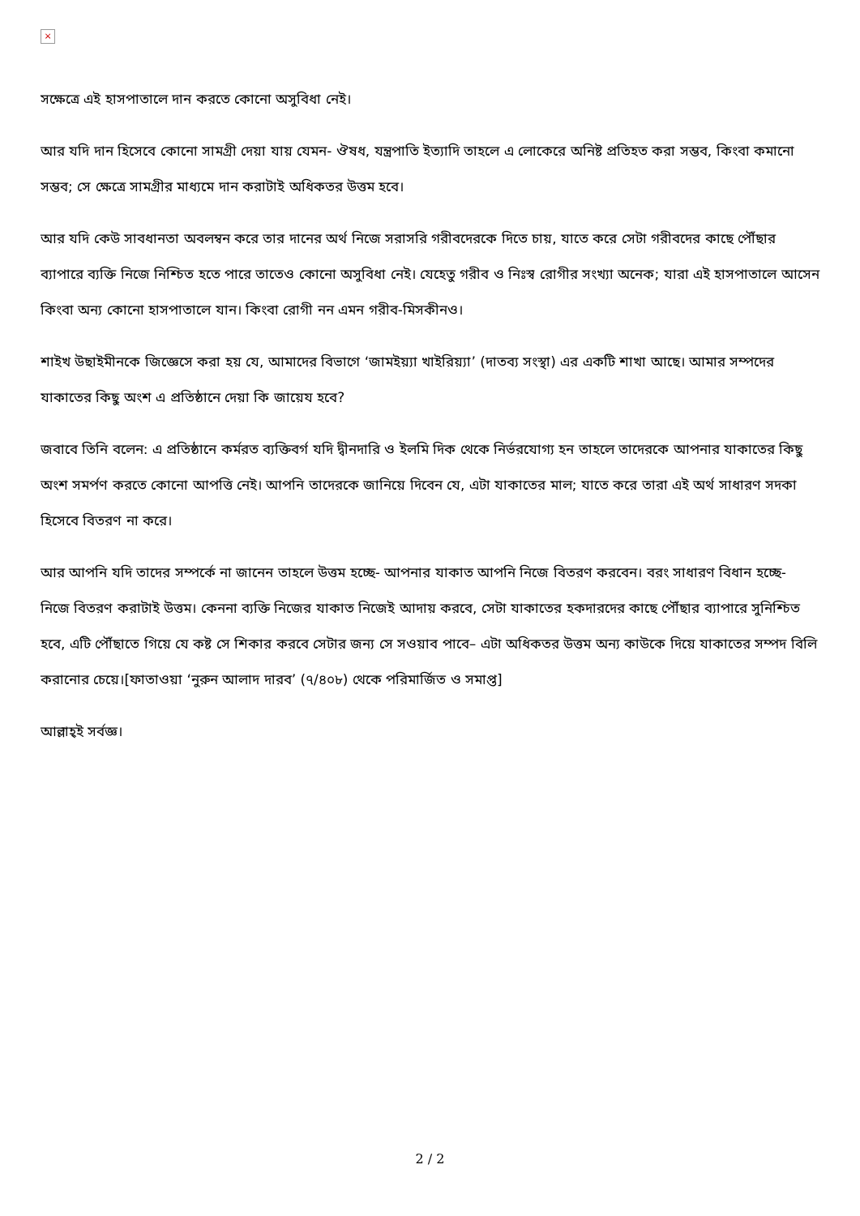×
সক্ষেত্রে এই হাসপাতালে দান করতে কোনো অসুবিধা নেই।
আর যদি দান হিসেবে কোনো সামগ্রী দেয়া যায় যেমন- ঔষধ, যন্ত্রপাতি ইত্যাদি তাহলে এ লোকেরে অনিষ্ট প্রতিহত করা সম্ভব, কিংবা কমানো সম্ভব; সে ক্ষেত্রে সামগ্রীর মাধ্যমে দান করাটাই অধিকতর উত্তম হবে।
আর যদি কেউ সাবধানতা অবলম্বন করে তার দানের অর্থ নিজে সরাসরি গরীবদেরকে দিতে চায়, যাতে করে সেটা গরীবদের কাছে পৌঁছার ব্যাপারে ব্যক্তি নিজে নিশ্চিত হতে পারে তাতেও কোনো অসুবিধা নেই। যেহেতু গরীব ও নিঃস্ব রোগীর সংখ্যা অনেক; যারা এই হাসপাতালে আসেন কিংবা অন্য কোনো হাসপাতালে যান। কিংবা রোগী নন এমন গরীব-মিসকীনও।
শাইখ উছাইমীনকে জিজ্ঞেসে করা হয় যে, আমাদের বিভাগে ‘জামইয়্যা খাইরিয়্যা’ (দাতব্য সংস্থা) এর একটি শাখা আছে। আমার সম্পদের যাকাতের কিছু অংশ এ প্রতিষ্ঠানে দেয়া কি জায়েয হবে?
জবাবে তিনি বলেন: এ প্রতিষ্ঠানে কর্মরত ব্যক্তিবর্গ যদি দ্বীনদারি ও ইলমি দিক থেকে নির্ভরযোগ্য হন তাহলে তাদেরকে আপনার যাকাতের কিছু অংশ সমর্পণ করতে কোনো আপত্তি নেই। আপনি তাদেরকে জানিয়ে দিবেন যে, এটা যাকাতের মাল; যাতে করে তারা এই অর্থ সাধারণ সদকা হিসেবে বিতরণ না করে।
আর আপনি যদি তাদের সম্পর্কে না জানেন তাহলে উত্তম হচ্ছে- আপনার যাকাত আপনি নিজে বিতরণ করবেন। বরং সাধারণ বিধান হচ্ছে- নিজে বিতরণ করাটাই উত্তম। কেননা ব্যক্তি নিজের যাকাত নিজেই আদায় করবে, সেটা যাকাতের হকদারদের কাছে পৌঁছার ব্যাপারে সুনিশ্চিত হবে, এটি পৌঁছাতে গিয়ে যে কষ্ট সে শিকার করবে সেটার জন্য সে সওয়াব পাবে– এটা অধিকতর উত্তম অন্য কাউকে দিয়ে যাকাতের সম্পদ বিলি করানোর চেয়ে।[ফাতাওয়া ‘নুরুন আলাদ দারব’ (৭/৪০৮) থেকে পরিমার্জিত ও সমাপ্ত]
আল্লাহ্ই সর্বজ্ঞ।
2 / 2